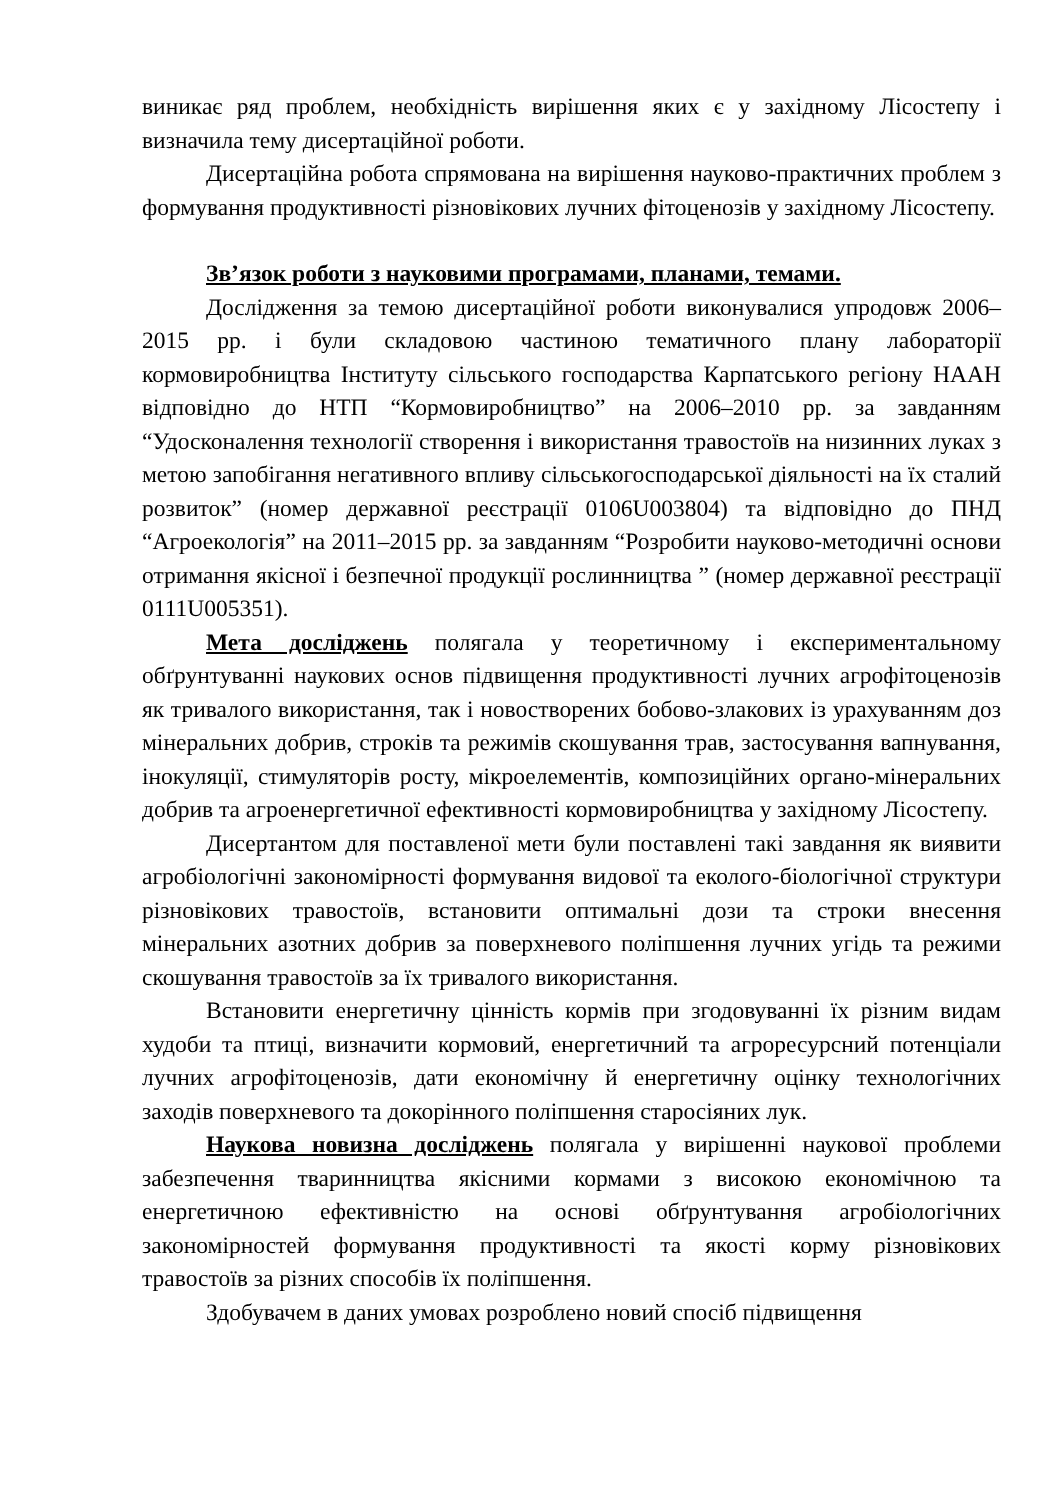виникає ряд проблем, необхідність вирішення яких є у західному Лісостепу і визначила тему дисертаційної роботи.
Дисертаційна робота спрямована на вирішення науково-практичних проблем з формування продуктивності різновікових лучних фітоценозів у західному Лісостепу.
Зв’язок роботи з науковими програмами, планами, темами.
Дослідження за темою дисертаційної роботи виконувалися упродовж 2006–2015 рр. і були складовою частиною тематичного плану лабораторії кормовиробництва Інституту сільського господарства Карпатського регіону НААН відповідно до НТП “Кормовиробництво” на 2006–2010 рр. за завданням “Удосконалення технології створення і використання травостоїв на низинних луках з метою запобігання негативного впливу сільськогосподарської діяльності на їх сталий розвиток” (номер державної реєстрації 0106U003804) та відповідно до ПНД “Агроекологія” на 2011–2015 рр. за завданням “Розробити науково-методичні основи отримання якісної і безпечної продукції рослинництва ” (номер державної реєстрації 0111U005351).
Мета досліджень полягала у теоретичному і експериментальному обґрунтуванні наукових основ підвищення продуктивності лучних агрофітоценозів як тривалого використання, так і новостворених бобово-злакових із урахуванням доз мінеральних добрив, строків та режимів скошування трав, застосування вапнування, інокуляції, стимуляторів росту, мікроелементів, композиційних органо-мінеральних добрив та агроенергетичної ефективності кормовиробництва у західному Лісостепу.
Дисертантом для поставленої мети були поставлені такі завдання як виявити агробіологічні закономірності формування видової та еколого-біологічної структури різновікових травостоїв, встановити оптимальні дози та строки внесення мінеральних азотних добрив за поверхневого поліпшення лучних угідь та режими скошування травостоїв за їх тривалого використання.
Встановити енергетичну цінність кормів при згодовуванні їх різним видам худоби та птиці, визначити кормовий, енергетичний та агроресурсний потенціали лучних агрофітоценозів, дати економічну й енергетичну оцінку технологічних заходів поверхневого та докорінного поліпшення старосіяних лук.
Наукова новизна досліджень полягала у вирішенні наукової проблеми забезпечення тваринництва якісними кормами з високою економічною та енергетичною ефективністю на основі обґрунтування агробіологічних закономірностей формування продуктивності та якості корму різновікових травостоїв за різних способів їх поліпшення.
Здобувачем в даних умовах розроблено новий спосіб підвищення